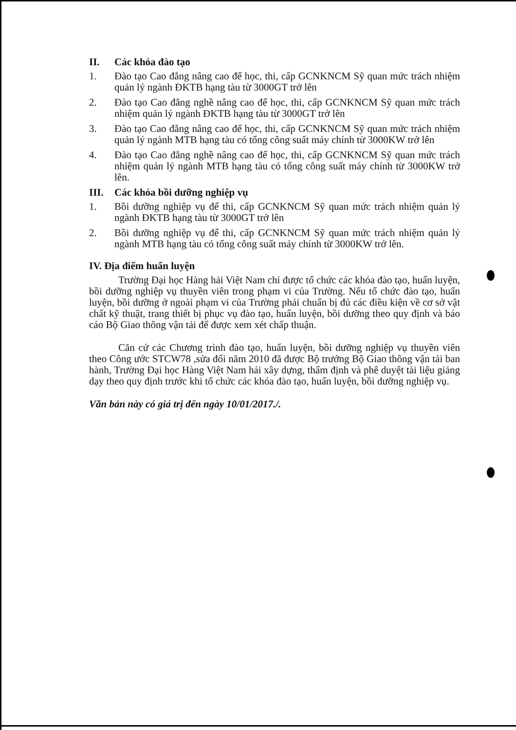II. Các khóa đào tạo
1. Đào tạo Cao đẳng nâng cao để học, thi, cấp GCNKNCM Sỹ quan mức trách nhiệm quản lý ngành ĐKTB hạng tàu từ 3000GT trở lên
2. Đào tạo Cao đẳng nghề nâng cao để học, thi, cấp GCNKNCM Sỹ quan mức trách nhiệm quản lý ngành ĐKTB hạng tàu từ 3000GT trở lên
3. Đào tạo Cao đẳng nâng cao để học, thi, cấp GCNKNCM Sỹ quan mức trách nhiệm quản lý ngành MTB hạng tàu có tổng công suất máy chính từ 3000KW trở lên
4. Đào tạo Cao đẳng nghề nâng cao để học, thi, cấp GCNKNCM Sỹ quan mức trách nhiệm quản lý ngành MTB hạng tàu có tổng công suất máy chính từ 3000KW trở lên.
III. Các khóa bồi dưỡng nghiệp vụ
1. Bồi dưỡng nghiệp vụ để thi, cấp GCNKNCM Sỹ quan mức trách nhiệm quản lý ngành ĐKTB hạng tàu từ 3000GT trở lên
2. Bồi dưỡng nghiệp vụ để thi, cấp GCNKNCM Sỹ quan mức trách nhiệm quản lý ngành MTB hạng tàu có tổng công suất máy chính từ 3000KW trở lên.
IV. Địa điểm huấn luyện
Trường Đại học Hàng hải Việt Nam chỉ được tổ chức các khóa đào tạo, huấn luyện, bồi dưỡng nghiệp vụ thuyền viên trong phạm vi của Trường. Nếu tổ chức đào tạo, huấn luyện, bồi dưỡng ở ngoài phạm vi của Trường phải chuẩn bị đủ các điều kiện về cơ sở vật chất kỹ thuật, trang thiết bị phục vụ đào tạo, huấn luyện, bồi dưỡng theo quy định và báo cáo Bộ Giao thông vận tải để được xem xét chấp thuận.
Căn cứ các Chương trình đào tạo, huấn luyện, bồi dưỡng nghiệp vụ thuyền viên theo Công ước STCW78 ,sửa đổi năm 2010 đã được Bộ trưởng Bộ Giao thông vận tải ban hành, Trường Đại học Hàng Việt Nam hải xây dựng, thẩm định và phê duyệt tài liệu giảng dạy theo quy định trước khi tổ chức các khóa đào tạo, huấn luyện, bồi dưỡng nghiệp vụ.
Văn bản này có giá trị đến ngày 10/01/2017./.